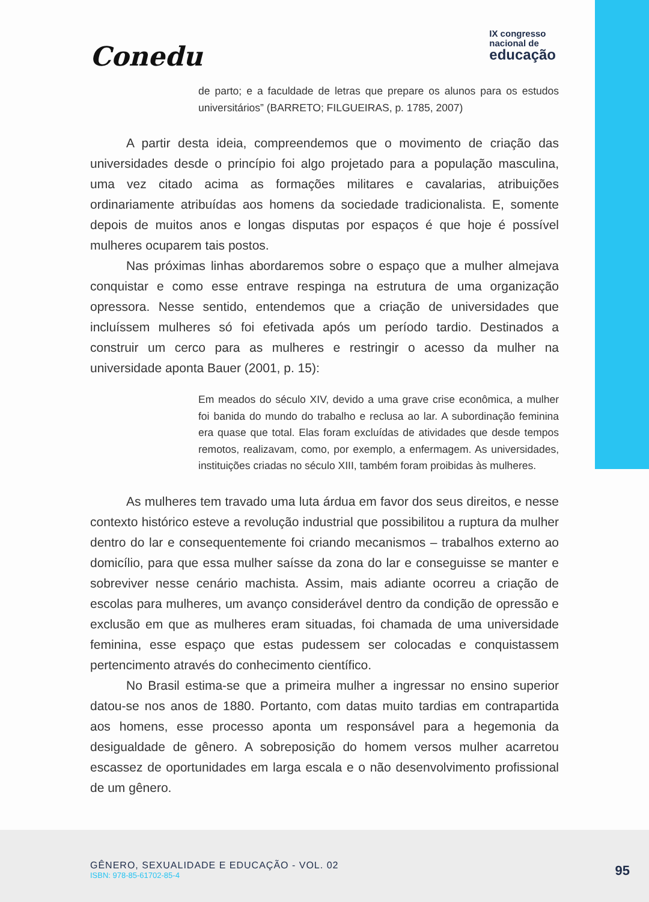Conedu
IX congresso
nacional de
educação
de parto; e a faculdade de letras que prepare os alunos para os estudos universitários” (BARRETO; FILGUEIRAS, p. 1785, 2007)
A partir desta ideia, compreendemos que o movimento de criação das universidades desde o princípio foi algo projetado para a população masculina, uma vez citado acima as formações militares e cavalarias, atribuições ordinariamente atribuídas aos homens da sociedade tradicionalista. E, somente depois de muitos anos e longas disputas por espaços é que hoje é possível mulheres ocuparem tais postos.
Nas próximas linhas abordaremos sobre o espaço que a mulher almejava conquistar e como esse entrave respinga na estrutura de uma organização opressora. Nesse sentido, entendemos que a criação de universidades que incluíssem mulheres só foi efetivada após um período tardio. Destinados a construir um cerco para as mulheres e restringir o acesso da mulher na universidade aponta Bauer (2001, p. 15):
Em meados do século XIV, devido a uma grave crise econômica, a mulher foi banida do mundo do trabalho e reclusa ao lar. A subordinação feminina era quase que total. Elas foram excluídas de atividades que desde tempos remotos, realizavam, como, por exemplo, a enfermagem. As universidades, instituições criadas no século XIII, também foram proibidas às mulheres.
As mulheres tem travado uma luta árdua em favor dos seus direitos, e nesse contexto histórico esteve a revolução industrial que possibilitou a ruptura da mulher dentro do lar e consequentemente foi criando mecanismos – trabalhos externo ao domicílio, para que essa mulher saísse da zona do lar e conseguisse se manter e sobreviver nesse cenário machista. Assim, mais adiante ocorreu a criação de escolas para mulheres, um avanço considerável dentro da condição de opressão e exclusão em que as mulheres eram situadas, foi chamada de uma universidade feminina, esse espaço que estas pudessem ser colocadas e conquistassem pertencimento através do conhecimento científico.
No Brasil estima-se que a primeira mulher a ingressar no ensino superior datou-se nos anos de 1880. Portanto, com datas muito tardias em contrapartida aos homens, esse processo aponta um responsável para a hegemonia da desigualdade de gênero. A sobreposição do homem versos mulher acarretou escassez de oportunidades em larga escala e o não desenvolvimento profissional de um gênero.
GÊNERO, SEXUALIDADE E EDUCAÇÃO - VOL. 02
ISBN: 978-85-61702-85-4
95